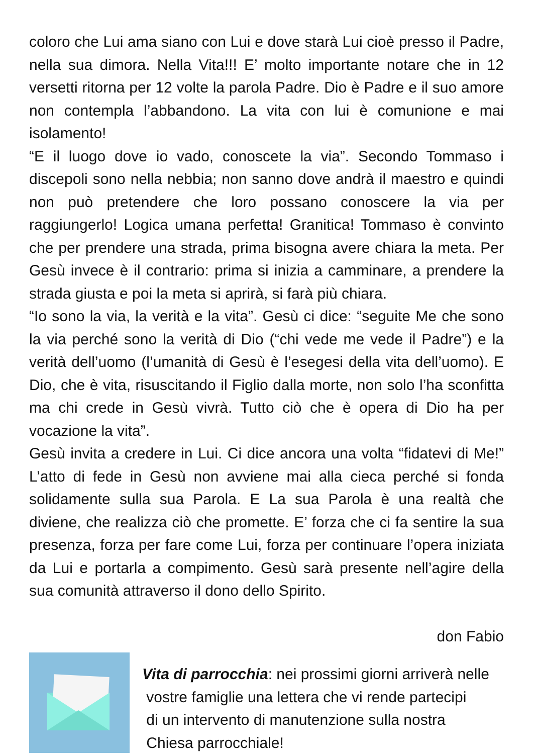coloro che Lui ama siano con Lui e dove starà Lui cioè presso il Padre, nella sua dimora. Nella Vita!!! E’ molto importante notare che in 12 versetti ritorna per 12 volte la parola Padre. Dio è Padre e il suo amore non contempla l’abbandono. La vita con lui è comunione e mai isolamento!
“E il luogo dove io vado, conoscete la via”. Secondo Tommaso i discepoli sono nella nebbia; non sanno dove andrà il maestro e quindi non può pretendere che loro possano conoscere la via per raggiungerlo! Logica umana perfetta! Granitica! Tommaso è convinto che per prendere una strada, prima bisogna avere chiara la meta. Per Gesù invece è il contrario: prima si inizia a camminare, a prendere la strada giusta e poi la meta si aprirà, si farà più chiara.
“Io sono la via, la verità e la vita”. Gesù ci dice: “seguite Me che sono la via perché sono la verità di Dio (“chi vede me vede il Padre”) e la verità dell’uomo (l’umanità di Gesù è l’esegesi della vita dell’uomo). E Dio, che è vita, risuscitando il Figlio dalla morte, non solo l’ha sconfitta ma chi crede in Gesù vivrà. Tutto ciò che è opera di Dio ha per vocazione la vita”.
Gesù invita a credere in Lui. Ci dice ancora una volta “fidatevi di Me!” L’atto di fede in Gesù non avviene mai alla cieca perché si fonda solidamente sulla sua Parola. E La sua Parola è una realtà che diviene, che realizza ciò che promette. E’ forza che ci fa sentire la sua presenza, forza per fare come Lui, forza per continuare l’opera iniziata da Lui e portarla a compimento. Gesù sarà presente nell’agire della sua comunità attraverso il dono dello Spirito.
don Fabio
Vita di parrocchia: nei prossimi giorni arriverà nelle
vostre famiglie una lettera che vi rende partecipi
di un intervento di manutenzione sulla nostra
Chiesa parrocchiale!